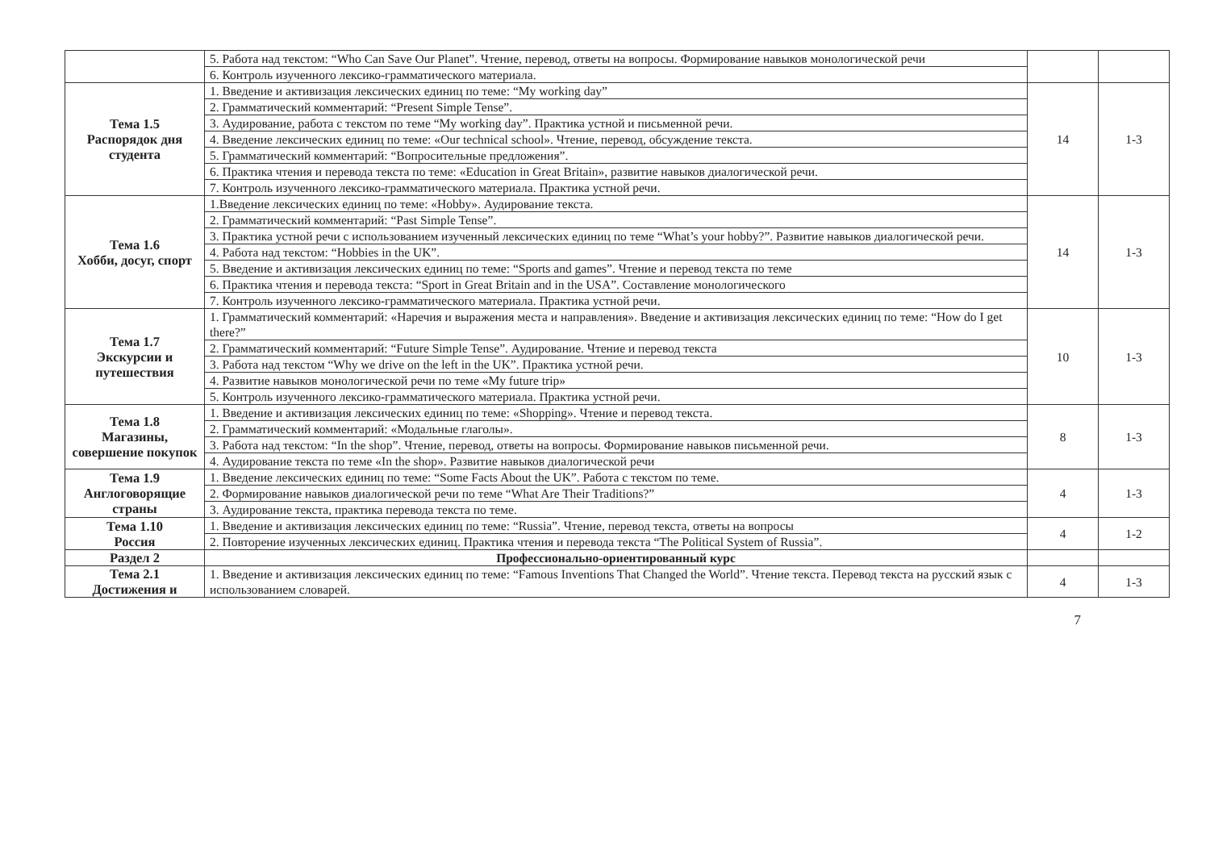| | 5. Работа над текстом: “Who Can Save Our Planet”. Чтение, перевод, ответы на вопросы. Формирование навыков монологической речи | | |
| | 6. Контроль изученного лексико-грамматического материала. | | |
| Тема 1.5 Распорядок дня студента | 1. Введение и активизация лексических единиц по теме: “My working day” | 14 | 1-3 |
| | 2. Грамматический комментарий: “Present Simple Tense”. | | |
| | 3. Аудирование, работа с текстом по теме “My working day”. Практика устной и письменной речи. | | |
| | 4. Введение лексических единиц по теме: «Our technical school». Чтение, перевод, обсуждение текста. | | |
| | 5. Грамматический комментарий: “Вопросительные предложения”. | | |
| | 6. Практика чтения и перевода текста по теме: «Education in Great Britain», развитие навыков диалогической речи. | | |
| | 7. Контроль изученного лексико-грамматического материала. Практика устной речи. | | |
| Тема 1.6 Хобби, досуг, спорт | 1.Введение лексических единиц по теме: «Hobby». Аудирование текста. | 14 | 1-3 |
| | 2. Грамматический комментарий: “Past Simple Tense”. | | |
| | 3. Практика устной речи с использованием изученный лексических единиц по теме “What’s your hobby?”. Развитие навыков диалогической речи. | | |
| | 4. Работа над текстом: “Hobbies in the UK”. | | |
| | 5. Введение и активизация лексических единиц по теме: “Sports and games”. Чтение и перевод текста по теме | | |
| | 6. Практика чтения и перевода текста: “Sport in Great Britain and in the USA”. Составление монологического | | |
| | 7. Контроль изученного лексико-грамматического материала. Практика устной речи. | | |
| Тема 1.7 Экскурсии и путешествия | 1. Грамматический комментарий: «Наречия и выражения места и направления». Введение и активизация лексических единиц по теме: “How do I get there?” | 10 | 1-3 |
| | 2. Грамматический комментарий: “Future Simple Tense”. Аудирование. Чтение и перевод текста | | |
| | 3. Работа над текстом “Why we drive on the left in the UK”. Практика устной речи. | | |
| | 4. Развитие навыков монологической речи по теме «My future trip» | | |
| | 5. Контроль изученного лексико-грамматического материала. Практика устной речи. | | |
| Тема 1.8 Магазины, совершение покупок | 1. Введение и активизация лексических единиц по теме: «Shopping». Чтение и перевод текста. | 8 | 1-3 |
| | 2. Грамматический комментарий: «Модальные глаголы». | | |
| | 3. Работа над текстом: “In the shop”. Чтение, перевод, ответы на вопросы. Формирование навыков письменной речи. | | |
| | 4. Аудирование текста по теме «In the shop». Развитие навыков диалогической речи | | |
| Тема 1.9 Англоговорящие страны | 1. Введение лексических единиц по теме: “Some Facts About the UK”. Работа с текстом по теме. | 4 | 1-3 |
| | 2. Формирование навыков диалогической речи по теме “What Are Their Traditions?” | | |
| | 3. Аудирование текста, практика перевода текста по теме. | | |
| Тема 1.10 Россия | 1. Введение и активизация лексических единиц по теме: “Russia”. Чтение, перевод текста, ответы на вопросы | 4 | 1-2 |
| | 2. Повторение изученных лексических единиц. Практика чтения и перевода текста “The Political System of Russia”. | | |
| Раздел 2 | Профессионально-ориентированный курс | | |
| Тема 2.1 Достижения и | 1. Введение и активизация лексических единиц по теме: “Famous Inventions That Changed the World”. Чтение текста. Перевод текста на русский язык с использованием словарей. | 4 | 1-3 |
7